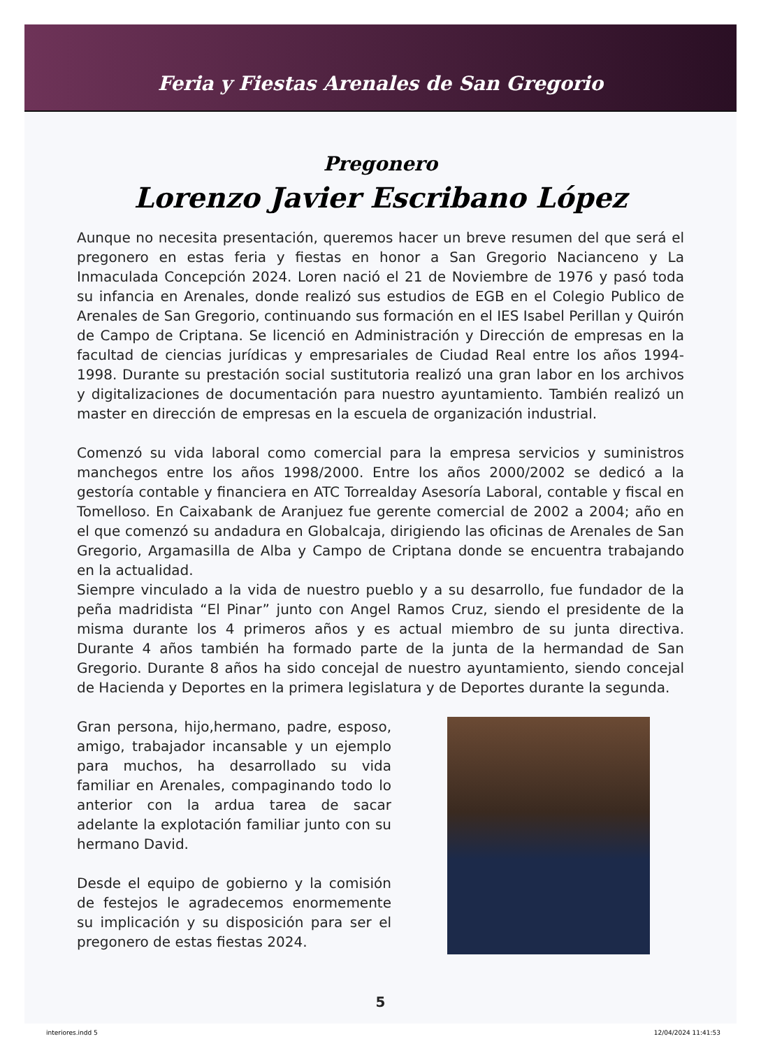Feria y Fiestas Arenales de San Gregorio
Pregonero
Lorenzo Javier Escribano López
Aunque no necesita presentación, queremos hacer un breve resumen del que será el pregonero en estas feria y fiestas en honor a San Gregorio Nacianceno y La Inmaculada Concepción 2024. Loren nació el 21 de Noviembre de 1976 y pasó toda su infancia en Arenales, donde realizó sus estudios de EGB en el Colegio Publico de Arenales de San Gregorio, continuando sus formación en el IES Isabel Perillan y Quirón de Campo de Criptana. Se licenció en Administración y Dirección de empresas en la facultad de ciencias jurídicas y empresariales de Ciudad Real entre los años 1994-1998. Durante su prestación social sustitutoria realizó una gran labor en los archivos y digitalizaciones de documentación para nuestro ayuntamiento. También realizó un master en dirección de empresas en la escuela de organización industrial.
Comenzó su vida laboral como comercial para la empresa servicios y suministros manchegos entre los años 1998/2000. Entre los años 2000/2002 se dedicó a la gestoría contable y financiera en ATC Torrealday Asesoría Laboral, contable y fiscal en Tomelloso. En Caixabank de Aranjuez fue gerente comercial de 2002 a 2004; año en el que comenzó su andadura en Globalcaja, dirigiendo las oficinas de Arenales de San Gregorio, Argamasilla de Alba y Campo de Criptana donde se encuentra trabajando en la actualidad.
Siempre vinculado a la vida de nuestro pueblo y a su desarrollo, fue fundador de la peña madridista “El Pinar” junto con Angel Ramos Cruz, siendo el presidente de la misma durante los 4 primeros años y es actual miembro de su junta directiva. Durante 4 años también ha formado parte de la junta de la hermandad de San Gregorio. Durante 8 años ha sido concejal de nuestro ayuntamiento, siendo concejal de Hacienda y Deportes en la primera legislatura y de Deportes durante la segunda.
Gran persona, hijo,hermano, padre, esposo, amigo, trabajador incansable y un ejemplo para muchos, ha desarrollado su vida familiar en Arenales, compaginando todo lo anterior con la ardua tarea de sacar adelante la explotación familiar junto con su hermano David.
Desde el equipo de gobierno y la comisión de festejos le agradecemos enormemente su implicación y su disposición para ser el pregonero de estas fiestas 2024.
5
interiores.indd 5 12/04/2024 11:41:53